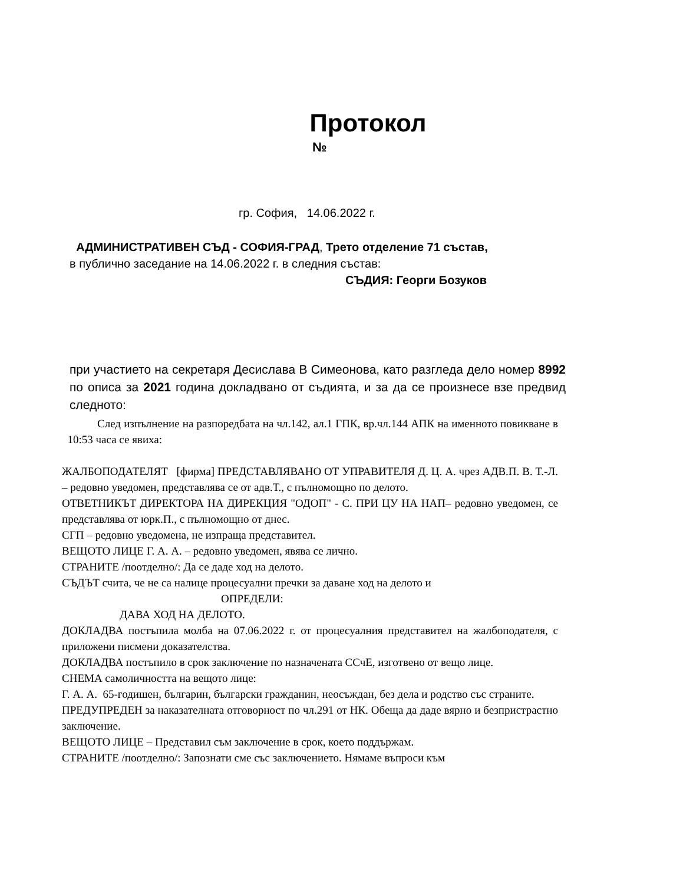Протокол
№
гр. София, 14.06.2022 г.
АДМИНИСТРАТИВЕН СЪД - СОФИЯ-ГРАД, Трето отделение 71 състав,
в публично заседание на 14.06.2022 г. в следния състав:
СЪДИЯ: Георги Бозуков
при участието на секретаря Десислава В Симеонова, като разгледа дело номер 8992 по описа за 2021 година докладвано от съдията, и за да се произнесе взе предвид следното:
След изпълнение на разпоредбата на чл.142, ал.1 ГПК, вр.чл.144 АПК на именното повикване в 10:53 часа се явиха:
ЖАЛБОПОДАТЕЛЯТ [фирма] ПРЕДСТАВЛЯВАНО ОТ УПРАВИТЕЛЯ Д. Ц. А. чрез АДВ.П. В. Т.-Л. – редовно уведомен, представлява се от адв.Т., с пълномощно по делото.
ОТВЕТНИКЪТ ДИРЕКТОРА НА ДИРЕКЦИЯ "ОДОП" - С. ПРИ ЦУ НА НАП– редовно уведомен, се представлява от юрк.П., с пълномощно от днес.
СГП – редовно уведомена, не изпраща представител.
ВЕЩОТО ЛИЦЕ Г. А. А. – редовно уведомен, явява се лично.
СТРАНИТЕ /поотделно/: Да се даде ход на делото.
СЪДЪТ счита, че не са налице процесуални пречки за даване ход на делото и
ОПРЕДЕЛИ:
ДАВА ХОД НА ДЕЛОТО.
ДОКЛАДВА постъпила молба на 07.06.2022 г. от процесуалния представител на жалбоподателя, с приложени писмени доказателства.
ДОКЛАДВА постъпило в срок заключение по назначената ССчЕ, изготвено от вещо лице.
СНЕМА самоличността на вещото лице:
Г. А. А. 65-годишен, българин, български гражданин, неосъждан, без дела и родство със страните.
ПРЕДУПРЕДЕН за наказателната отговорност по чл.291 от НК. Обеща да даде вярно и безпристрастно заключение.
ВЕЩОТО ЛИЦЕ – Представил съм заключение в срок, което поддържам.
СТРАНИТЕ /поотделно/: Запознати сме със заключението. Нямаме въпроси към